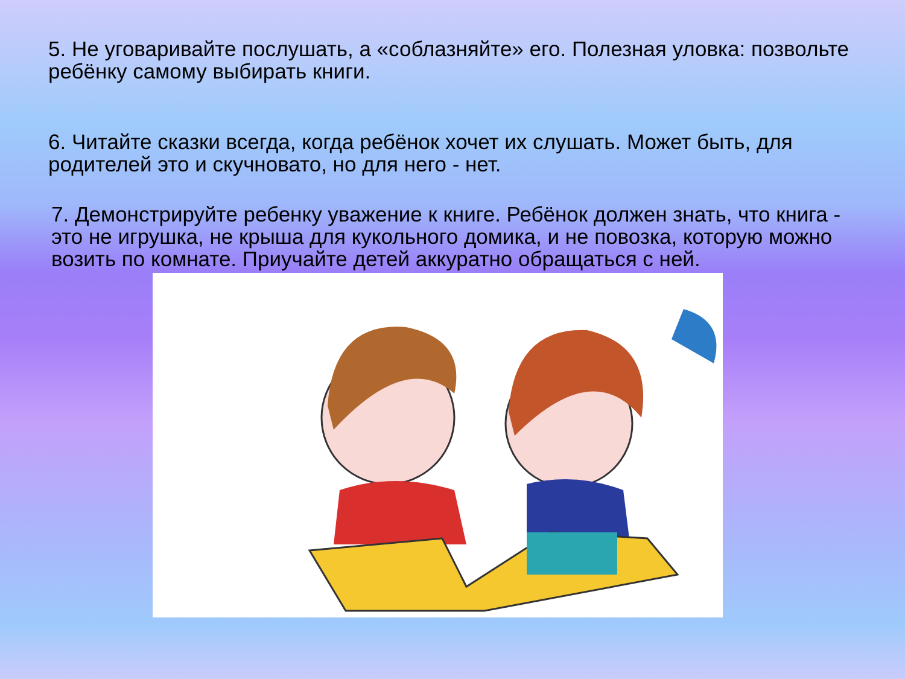5. Не уговаривайте послушать, а «соблазняйте» его. Полезная уловка: позвольте ребёнку самому выбирать книги.
6. Читайте сказки всегда, когда ребёнок хочет их слушать. Может быть, для родителей это и скучновато, но для него - нет.
7. Демонстрируйте ребенку уважение к книге. Ребёнок должен знать, что книга - это не игрушка, не крыша для кукольного домика, и не повозка, которую можно возить по комнате. Приучайте детей аккуратно обращаться с ней.